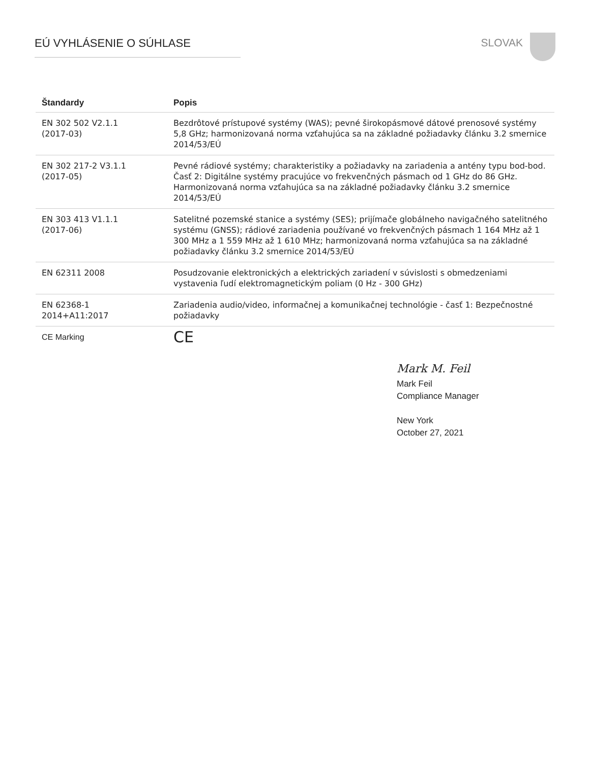EÚ VYHLÁSENIE O SÚHLASE
SLOVAK
| Štandardy | Popis |
| --- | --- |
| EN 302 502 V2.1.1 (2017-03) | Bezdrôtové prístupové systémy (WAS); pevné širokopásmové dátové prenosové systémy 5,8 GHz; harmonizovaná norma vzťahujúca sa na základné požiadavky článku 3.2 smernice 2014/53/EÚ |
| EN 302 217-2 V3.1.1 (2017-05) | Pevné rádiové systémy; charakteristiky a požiadavky na zariadenia a antény typu bod-bod. Časť 2: Digitálne systémy pracujúce vo frekvenčných pásmach od 1 GHz do 86 GHz. Harmonizovaná norma vzťahujúca sa na základné požiadavky článku 3.2 smernice 2014/53/EÚ |
| EN 303 413 V1.1.1 (2017-06) | Satelitné pozemské stanice a systémy (SES); prijímače globálneho navigačného satelitného systému (GNSS); rádiové zariadenia používané vo frekvenčných pásmach 1 164 MHz až 1 300 MHz a 1 559 MHz až 1 610 MHz; harmonizovaná norma vzťahujúca sa na základné požiadavky článku 3.2 smernice 2014/53/EÚ |
| EN 62311 2008 | Posudzovanie elektronických a elektrických zariadení v súvislosti s obmedzeniami vystavenia ľudí elektromagnetickým poliam (0 Hz - 300 GHz) |
| EN 62368-1 2014+A11:2017 | Zariadenia audio/video, informačnej a komunikačnej technológie - časť 1: Bezpečnostné požiadavky |
| CE Marking | CE |
Mark M. Feil
Mark Feil
Compliance Manager
New York
October 27, 2021